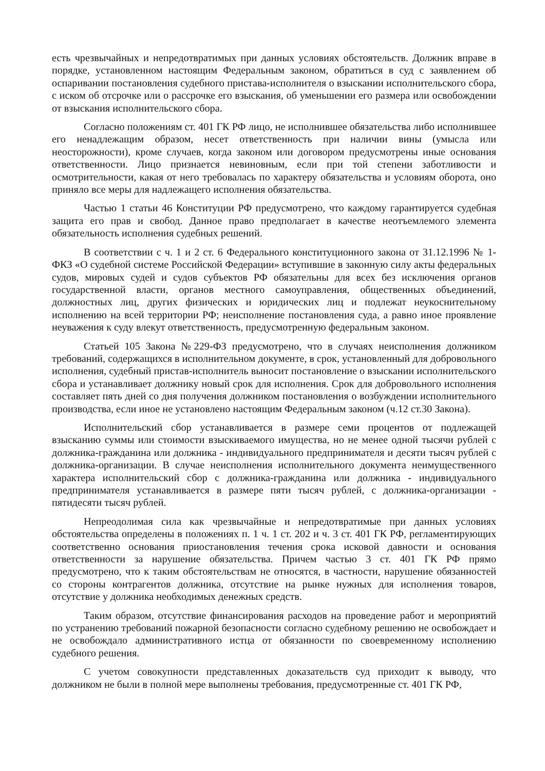есть чрезвычайных и непредотвратимых при данных условиях обстоятельств. Должник вправе в порядке, установленном настоящим Федеральным законом, обратиться в суд с заявлением об оспаривании постановления судебного пристава-исполнителя о взыскании исполнительского сбора, с иском об отсрочке или о рассрочке его взыскания, об уменьшении его размера или освобождении от взыскания исполнительского сбора.
Согласно положениям ст. 401 ГК РФ лицо, не исполнившее обязательства либо исполнившее его ненадлежащим образом, несет ответственность при наличии вины (умысла или неосторожности), кроме случаев, когда законом или договором предусмотрены иные основания ответственности. Лицо признается невиновным, если при той степени заботливости и осмотрительности, какая от него требовалась по характеру обязательства и условиям оборота, оно приняло все меры для надлежащего исполнения обязательства.
Частью 1 статьи 46 Конституции РФ предусмотрено, что каждому гарантируется судебная защита его прав и свобод. Данное право предполагает в качестве неотъемлемого элемента обязательность исполнения судебных решений.
В соответствии с ч. 1 и 2 ст. 6 Федерального конституционного закона от 31.12.1996 № 1-ФКЗ «О судебной системе Российской Федерации» вступившие в законную силу акты федеральных судов, мировых судей и судов субъектов РФ обязательны для всех без исключения органов государственной власти, органов местного самоуправления, общественных объединений, должностных лиц, других физических и юридических лиц и подлежат неукоснительному исполнению на всей территории РФ; неисполнение постановления суда, а равно иное проявление неуважения к суду влекут ответственность, предусмотренную федеральным законом.
Статьей 105 Закона №229-ФЗ предусмотрено, что в случаях неисполнения должником требований, содержащихся в исполнительном документе, в срок, установленный для добровольного исполнения, судебный пристав-исполнитель выносит постановление о взыскании исполнительского сбора и устанавливает должнику новый срок для исполнения. Срок для добровольного исполнения составляет пять дней со дня получения должником постановления о возбуждении исполнительного производства, если иное не установлено настоящим Федеральным законом (ч.12 ст.30 Закона).
Исполнительский сбор устанавливается в размере семи процентов от подлежащей взысканию суммы или стоимости взыскиваемого имущества, но не менее одной тысячи рублей с должника-гражданина или должника - индивидуального предпринимателя и десяти тысяч рублей с должника-организации. В случае неисполнения исполнительного документа неимущественного характера исполнительский сбор с должника-гражданина или должника - индивидуального предпринимателя устанавливается в размере пяти тысяч рублей, с должника-организации - пятидесяти тысяч рублей.
Непреодолимая сила как чрезвычайные и непредотвратимые при данных условиях обстоятельства определены в положениях п. 1 ч. 1 ст. 202 и ч. 3 ст. 401 ГК РФ, регламентирующих соответственно основания приостановления течения срока исковой давности и основания ответственности за нарушение обязательства. Причем частью 3 ст. 401 ГК РФ прямо предусмотрено, что к таким обстоятельствам не относятся, в частности, нарушение обязанностей со стороны контрагентов должника, отсутствие на рынке нужных для исполнения товаров, отсутствие у должника необходимых денежных средств.
Таким образом, отсутствие финансирования расходов на проведение работ и мероприятий по устранению требований пожарной безопасности согласно судебному решению не освобождает и не освобождало административного истца от обязанности по своевременному исполнению судебного решения.
С учетом совокупности представленных доказательств суд приходит к выводу, что должником не были в полной мере выполнены требования, предусмотренные ст. 401 ГК РФ,